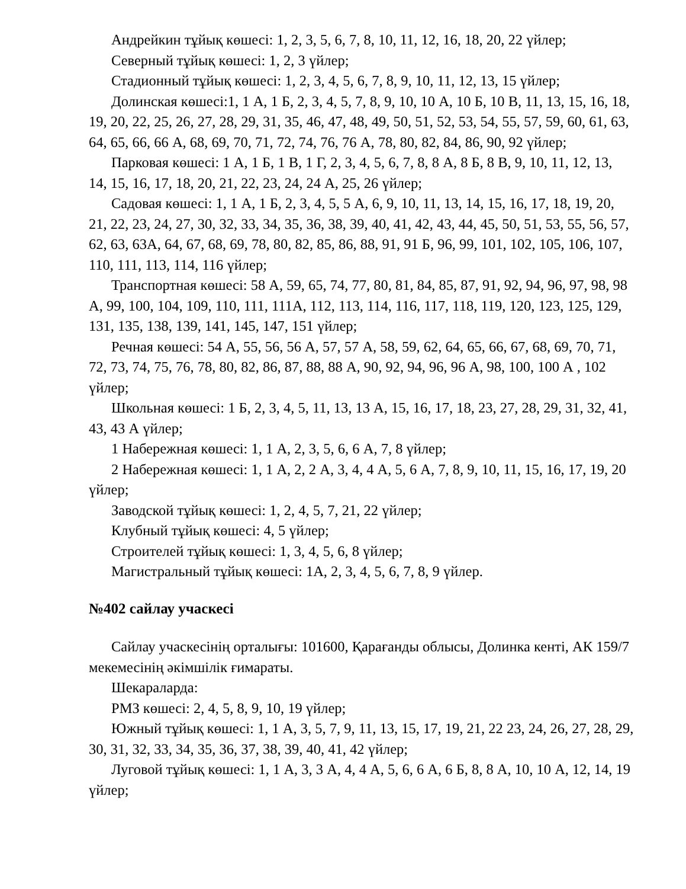Андрейкин тұйық көшесі: 1, 2, 3, 5, 6, 7, 8, 10, 11, 12, 16, 18, 20, 22 үйлер;
Северный тұйық көшесі: 1, 2, 3 үйлер;
Стадионный тұйық көшесі: 1, 2, 3, 4, 5, 6, 7, 8, 9, 10, 11, 12, 13, 15 үйлер;
Долинская көшесі:1, 1 А, 1 Б, 2, 3, 4, 5, 7, 8, 9, 10, 10 А, 10 Б, 10 В, 11, 13, 15, 16, 18, 19, 20, 22, 25, 26, 27, 28, 29, 31, 35, 46, 47, 48, 49, 50, 51, 52, 53, 54, 55, 57, 59, 60, 61, 63, 64, 65, 66, 66 А, 68, 69, 70, 71, 72, 74, 76, 76 А, 78, 80, 82, 84, 86, 90, 92 үйлер;
Парковая көшесі: 1 А, 1 Б, 1 В, 1 Г, 2, 3, 4, 5, 6, 7, 8, 8 А, 8 Б, 8 В, 9, 10, 11, 12, 13, 14, 15, 16, 17, 18, 20, 21, 22, 23, 24, 24 А, 25, 26 үйлер;
Садовая көшесі: 1, 1 А, 1 Б, 2, 3, 4, 5, 5 А, 6, 9, 10, 11, 13, 14, 15, 16, 17, 18, 19, 20, 21, 22, 23, 24, 27, 30, 32, 33, 34, 35, 36, 38, 39, 40, 41, 42, 43, 44, 45, 50, 51, 53, 55, 56, 57, 62, 63, 63А, 64, 67, 68, 69, 78, 80, 82, 85, 86, 88, 91, 91 Б, 96, 99, 101, 102, 105, 106, 107, 110, 111, 113, 114, 116 үйлер;
Транспортная көшесі: 58 А, 59, 65, 74, 77, 80, 81, 84, 85, 87, 91, 92, 94, 96, 97, 98, 98 А, 99, 100, 104, 109, 110, 111, 111А, 112, 113, 114, 116, 117, 118, 119, 120, 123, 125, 129, 131, 135, 138, 139, 141, 145, 147, 151 үйлер;
Речная көшесі: 54 А, 55, 56, 56 А, 57, 57 А, 58, 59, 62, 64, 65, 66, 67, 68, 69, 70, 71, 72, 73, 74, 75, 76, 78, 80, 82, 86, 87, 88, 88 А, 90, 92, 94, 96, 96 А, 98, 100, 100 А , 102 үйлер;
Школьная көшесі: 1 Б, 2, 3, 4, 5, 11, 13, 13 А, 15, 16, 17, 18, 23, 27, 28, 29, 31, 32, 41, 43, 43 А үйлер;
1 Набережная көшесі: 1, 1 А, 2, 3, 5, 6, 6 А, 7, 8 үйлер;
2 Набережная көшесі: 1, 1 А, 2, 2 А, 3, 4, 4 А, 5, 6 А, 7, 8, 9, 10, 11, 15, 16, 17, 19, 20 үйлер;
Заводской тұйық көшесі: 1, 2, 4, 5, 7, 21, 22 үйлер;
Клубный тұйық көшесі: 4, 5 үйлер;
Строителей тұйық көшесі: 1, 3, 4, 5, 6, 8 үйлер;
Магистральный тұйық көшесі: 1А, 2, 3, 4, 5, 6, 7, 8, 9 үйлер.
№402 сайлау учаскесі
Сайлау учаскесінің орталығы: 101600, Қарағанды облысы, Долинка кенті, АК 159/7 мекемесінің әкімшілік ғимараты.
Шекараларда:
РМЗ көшесі: 2, 4, 5, 8, 9, 10, 19 үйлер;
Южный тұйық көшесі: 1, 1 А, 3, 5, 7, 9, 11, 13, 15, 17, 19, 21, 22 23, 24, 26, 27, 28, 29, 30, 31, 32, 33, 34, 35, 36, 37, 38, 39, 40, 41, 42 үйлер;
Луговой тұйық көшесі: 1, 1 А, 3, 3 А, 4, 4 А, 5, 6, 6 А, 6 Б, 8, 8 А, 10, 10 А, 12, 14, 19 үйлер;